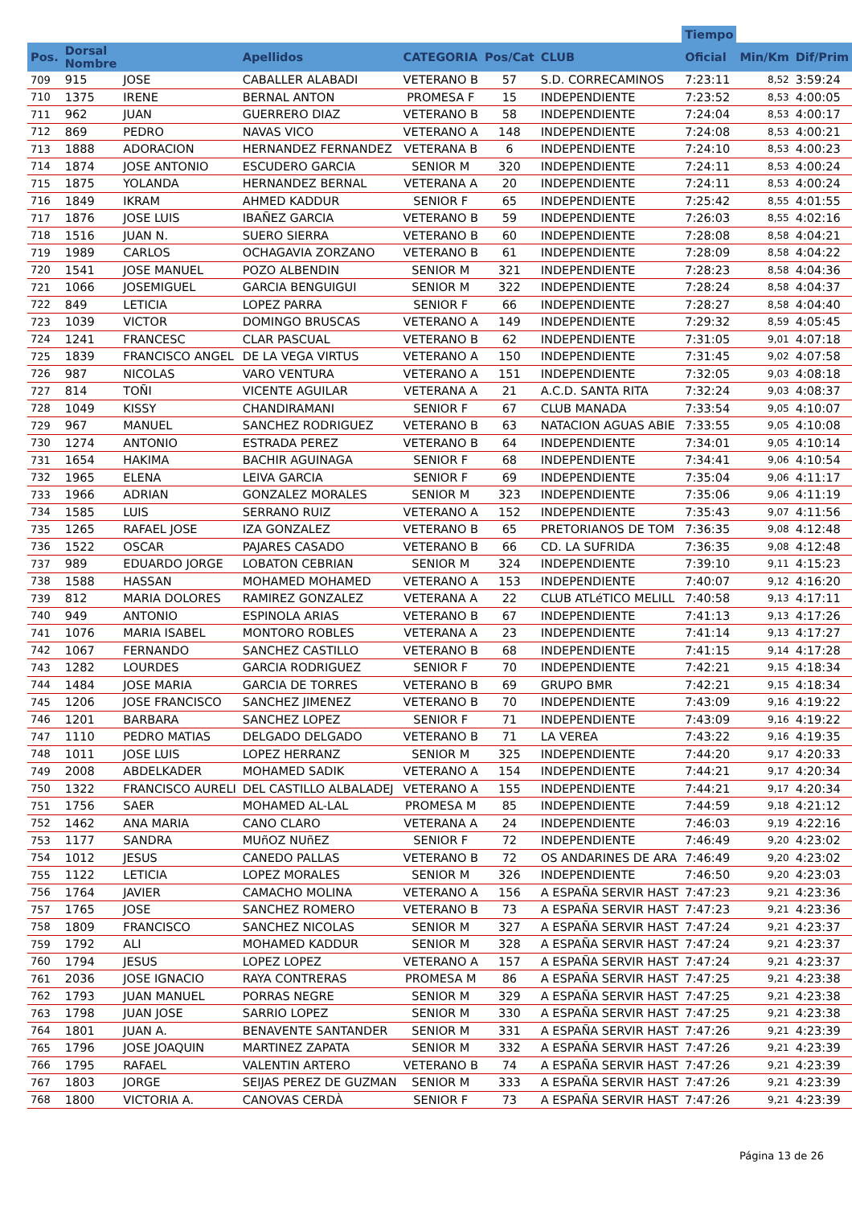| | | | | | | | Tiempo | | |
| --- | --- | --- | --- | --- | --- | --- | --- | --- | --- |
| Pos. | Dorsal Nombre | | Apellidos | CATEGORIA | Pos/Cat | CLUB | Oficial | Min/Km | Dif/Prim |
| 709 | 915 | JOSE | CABALLER ALABADI | VETERANO B | 57 | S.D. CORRECAMINOS | 7:23:11 | 8,52 | 3:59:24 |
| 710 | 1375 | IRENE | BERNAL ANTON | PROMESA F | 15 | INDEPENDIENTE | 7:23:52 | 8,53 | 4:00:05 |
| 711 | 962 | JUAN | GUERRERO DIAZ | VETERANO B | 58 | INDEPENDIENTE | 7:24:04 | 8,53 | 4:00:17 |
| 712 | 869 | PEDRO | NAVAS VICO | VETERANO A | 148 | INDEPENDIENTE | 7:24:08 | 8,53 | 4:00:21 |
| 713 | 1888 | ADORACION | HERNANDEZ FERNANDEZ | VETERANA B | 6 | INDEPENDIENTE | 7:24:10 | 8,53 | 4:00:23 |
| 714 | 1874 | JOSE ANTONIO | ESCUDERO GARCIA | SENIOR M | 320 | INDEPENDIENTE | 7:24:11 | 8,53 | 4:00:24 |
| 715 | 1875 | YOLANDA | HERNANDEZ BERNAL | VETERANA A | 20 | INDEPENDIENTE | 7:24:11 | 8,53 | 4:00:24 |
| 716 | 1849 | IKRAM | AHMED KADDUR | SENIOR F | 65 | INDEPENDIENTE | 7:25:42 | 8,55 | 4:01:55 |
| 717 | 1876 | JOSE LUIS | IBAÑEZ GARCIA | VETERANO B | 59 | INDEPENDIENTE | 7:26:03 | 8,55 | 4:02:16 |
| 718 | 1516 | JUAN N. | SUERO SIERRA | VETERANO B | 60 | INDEPENDIENTE | 7:28:08 | 8,58 | 4:04:21 |
| 719 | 1989 | CARLOS | OCHAGAVIA ZORZANO | VETERANO B | 61 | INDEPENDIENTE | 7:28:09 | 8,58 | 4:04:22 |
| 720 | 1541 | JOSE MANUEL | POZO ALBENDIN | SENIOR M | 321 | INDEPENDIENTE | 7:28:23 | 8,58 | 4:04:36 |
| 721 | 1066 | JOSEMIGUEL | GARCIA BENGUIGUI | SENIOR M | 322 | INDEPENDIENTE | 7:28:24 | 8,58 | 4:04:37 |
| 722 | 849 | LETICIA | LOPEZ PARRA | SENIOR F | 66 | INDEPENDIENTE | 7:28:27 | 8,58 | 4:04:40 |
| 723 | 1039 | VICTOR | DOMINGO BRUSCAS | VETERANO A | 149 | INDEPENDIENTE | 7:29:32 | 8,59 | 4:05:45 |
| 724 | 1241 | FRANCESC | CLAR PASCUAL | VETERANO B | 62 | INDEPENDIENTE | 7:31:05 | 9,01 | 4:07:18 |
| 725 | 1839 | FRANCISCO ANGEL | DE LA VEGA VIRTUS | VETERANO A | 150 | INDEPENDIENTE | 7:31:45 | 9,02 | 4:07:58 |
| 726 | 987 | NICOLAS | VARO VENTURA | VETERANO A | 151 | INDEPENDIENTE | 7:32:05 | 9,03 | 4:08:18 |
| 727 | 814 | TOÑI | VICENTE AGUILAR | VETERANA A | 21 | A.C.D. SANTA RITA | 7:32:24 | 9,03 | 4:08:37 |
| 728 | 1049 | KISSY | CHANDIRAMANI | SENIOR F | 67 | CLUB MANADA | 7:33:54 | 9,05 | 4:10:07 |
| 729 | 967 | MANUEL | SANCHEZ RODRIGUEZ | VETERANO B | 63 | NATACION AGUAS ABIE | 7:33:55 | 9,05 | 4:10:08 |
| 730 | 1274 | ANTONIO | ESTRADA PEREZ | VETERANO B | 64 | INDEPENDIENTE | 7:34:01 | 9,05 | 4:10:14 |
| 731 | 1654 | HAKIMA | BACHIR AGUINAGA | SENIOR F | 68 | INDEPENDIENTE | 7:34:41 | 9,06 | 4:10:54 |
| 732 | 1965 | ELENA | LEIVA GARCIA | SENIOR F | 69 | INDEPENDIENTE | 7:35:04 | 9,06 | 4:11:17 |
| 733 | 1966 | ADRIAN | GONZALEZ MORALES | SENIOR M | 323 | INDEPENDIENTE | 7:35:06 | 9,06 | 4:11:19 |
| 734 | 1585 | LUIS | SERRANO RUIZ | VETERANO A | 152 | INDEPENDIENTE | 7:35:43 | 9,07 | 4:11:56 |
| 735 | 1265 | RAFAEL JOSE | IZA GONZALEZ | VETERANO B | 65 | PRETORIANOS DE TOM | 7:36:35 | 9,08 | 4:12:48 |
| 736 | 1522 | OSCAR | PAJARES CASADO | VETERANO B | 66 | CD. LA SUFRIDA | 7:36:35 | 9,08 | 4:12:48 |
| 737 | 989 | EDUARDO JORGE | LOBATON CEBRIAN | SENIOR M | 324 | INDEPENDIENTE | 7:39:10 | 9,11 | 4:15:23 |
| 738 | 1588 | HASSAN | MOHAMED MOHAMED | VETERANO A | 153 | INDEPENDIENTE | 7:40:07 | 9,12 | 4:16:20 |
| 739 | 812 | MARIA DOLORES | RAMIREZ GONZALEZ | VETERANA A | 22 | CLUB ATLéTICO MELILL | 7:40:58 | 9,13 | 4:17:11 |
| 740 | 949 | ANTONIO | ESPINOLA ARIAS | VETERANO B | 67 | INDEPENDIENTE | 7:41:13 | 9,13 | 4:17:26 |
| 741 | 1076 | MARIA ISABEL | MONTORO ROBLES | VETERANA A | 23 | INDEPENDIENTE | 7:41:14 | 9,13 | 4:17:27 |
| 742 | 1067 | FERNANDO | SANCHEZ CASTILLO | VETERANO B | 68 | INDEPENDIENTE | 7:41:15 | 9,14 | 4:17:28 |
| 743 | 1282 | LOURDES | GARCIA RODRIGUEZ | SENIOR F | 70 | INDEPENDIENTE | 7:42:21 | 9,15 | 4:18:34 |
| 744 | 1484 | JOSE MARIA | GARCIA DE TORRES | VETERANO B | 69 | GRUPO BMR | 7:42:21 | 9,15 | 4:18:34 |
| 745 | 1206 | JOSE FRANCISCO | SANCHEZ JIMENEZ | VETERANO B | 70 | INDEPENDIENTE | 7:43:09 | 9,16 | 4:19:22 |
| 746 | 1201 | BARBARA | SANCHEZ LOPEZ | SENIOR F | 71 | INDEPENDIENTE | 7:43:09 | 9,16 | 4:19:22 |
| 747 | 1110 | PEDRO MATIAS | DELGADO DELGADO | VETERANO B | 71 | LA VEREA | 7:43:22 | 9,16 | 4:19:35 |
| 748 | 1011 | JOSE LUIS | LOPEZ HERRANZ | SENIOR M | 325 | INDEPENDIENTE | 7:44:20 | 9,17 | 4:20:33 |
| 749 | 2008 | ABDELKADER | MOHAMED SADIK | VETERANO A | 154 | INDEPENDIENTE | 7:44:21 | 9,17 | 4:20:34 |
| 750 | 1322 | FRANCISCO AURELI | DEL CASTILLO ALBALADEJ | VETERANO A | 155 | INDEPENDIENTE | 7:44:21 | 9,17 | 4:20:34 |
| 751 | 1756 | SAER | MOHAMED AL-LAL | PROMESA M | 85 | INDEPENDIENTE | 7:44:59 | 9,18 | 4:21:12 |
| 752 | 1462 | ANA MARIA | CANO CLARO | VETERANA A | 24 | INDEPENDIENTE | 7:46:03 | 9,19 | 4:22:16 |
| 753 | 1177 | SANDRA | MUñOZ NUñEZ | SENIOR F | 72 | INDEPENDIENTE | 7:46:49 | 9,20 | 4:23:02 |
| 754 | 1012 | JESUS | CANEDO PALLAS | VETERANO B | 72 | OS ANDARINES DE ARA | 7:46:49 | 9,20 | 4:23:02 |
| 755 | 1122 | LETICIA | LOPEZ MORALES | SENIOR M | 326 | INDEPENDIENTE | 7:46:50 | 9,20 | 4:23:03 |
| 756 | 1764 | JAVIER | CAMACHO MOLINA | VETERANO A | 156 | A ESPAÑA SERVIR HAST | 7:47:23 | 9,21 | 4:23:36 |
| 757 | 1765 | JOSE | SANCHEZ ROMERO | VETERANO B | 73 | A ESPAÑA SERVIR HAST | 7:47:23 | 9,21 | 4:23:36 |
| 758 | 1809 | FRANCISCO | SANCHEZ NICOLAS | SENIOR M | 327 | A ESPAÑA SERVIR HAST | 7:47:24 | 9,21 | 4:23:37 |
| 759 | 1792 | ALI | MOHAMED KADDUR | SENIOR M | 328 | A ESPAÑA SERVIR HAST | 7:47:24 | 9,21 | 4:23:37 |
| 760 | 1794 | JESUS | LOPEZ LOPEZ | VETERANO A | 157 | A ESPAÑA SERVIR HAST | 7:47:24 | 9,21 | 4:23:37 |
| 761 | 2036 | JOSE IGNACIO | RAYA CONTRERAS | PROMESA M | 86 | A ESPAÑA SERVIR HAST | 7:47:25 | 9,21 | 4:23:38 |
| 762 | 1793 | JUAN MANUEL | PORRAS NEGRE | SENIOR M | 329 | A ESPAÑA SERVIR HAST | 7:47:25 | 9,21 | 4:23:38 |
| 763 | 1798 | JUAN JOSE | SARRIO LOPEZ | SENIOR M | 330 | A ESPAÑA SERVIR HAST | 7:47:25 | 9,21 | 4:23:38 |
| 764 | 1801 | JUAN A. | BENAVENTE SANTANDER | SENIOR M | 331 | A ESPAÑA SERVIR HAST | 7:47:26 | 9,21 | 4:23:39 |
| 765 | 1796 | JOSE JOAQUIN | MARTINEZ ZAPATA | SENIOR M | 332 | A ESPAÑA SERVIR HAST | 7:47:26 | 9,21 | 4:23:39 |
| 766 | 1795 | RAFAEL | VALENTIN ARTERO | VETERANO B | 74 | A ESPAÑA SERVIR HAST | 7:47:26 | 9,21 | 4:23:39 |
| 767 | 1803 | JORGE | SEIJAS PEREZ DE GUZMAN | SENIOR M | 333 | A ESPAÑA SERVIR HAST | 7:47:26 | 9,21 | 4:23:39 |
| 768 | 1800 | VICTORIA A. | CANOVAS CERDÀ | SENIOR F | 73 | A ESPAÑA SERVIR HAST | 7:47:26 | 9,21 | 4:23:39 |
Página 13 de 26